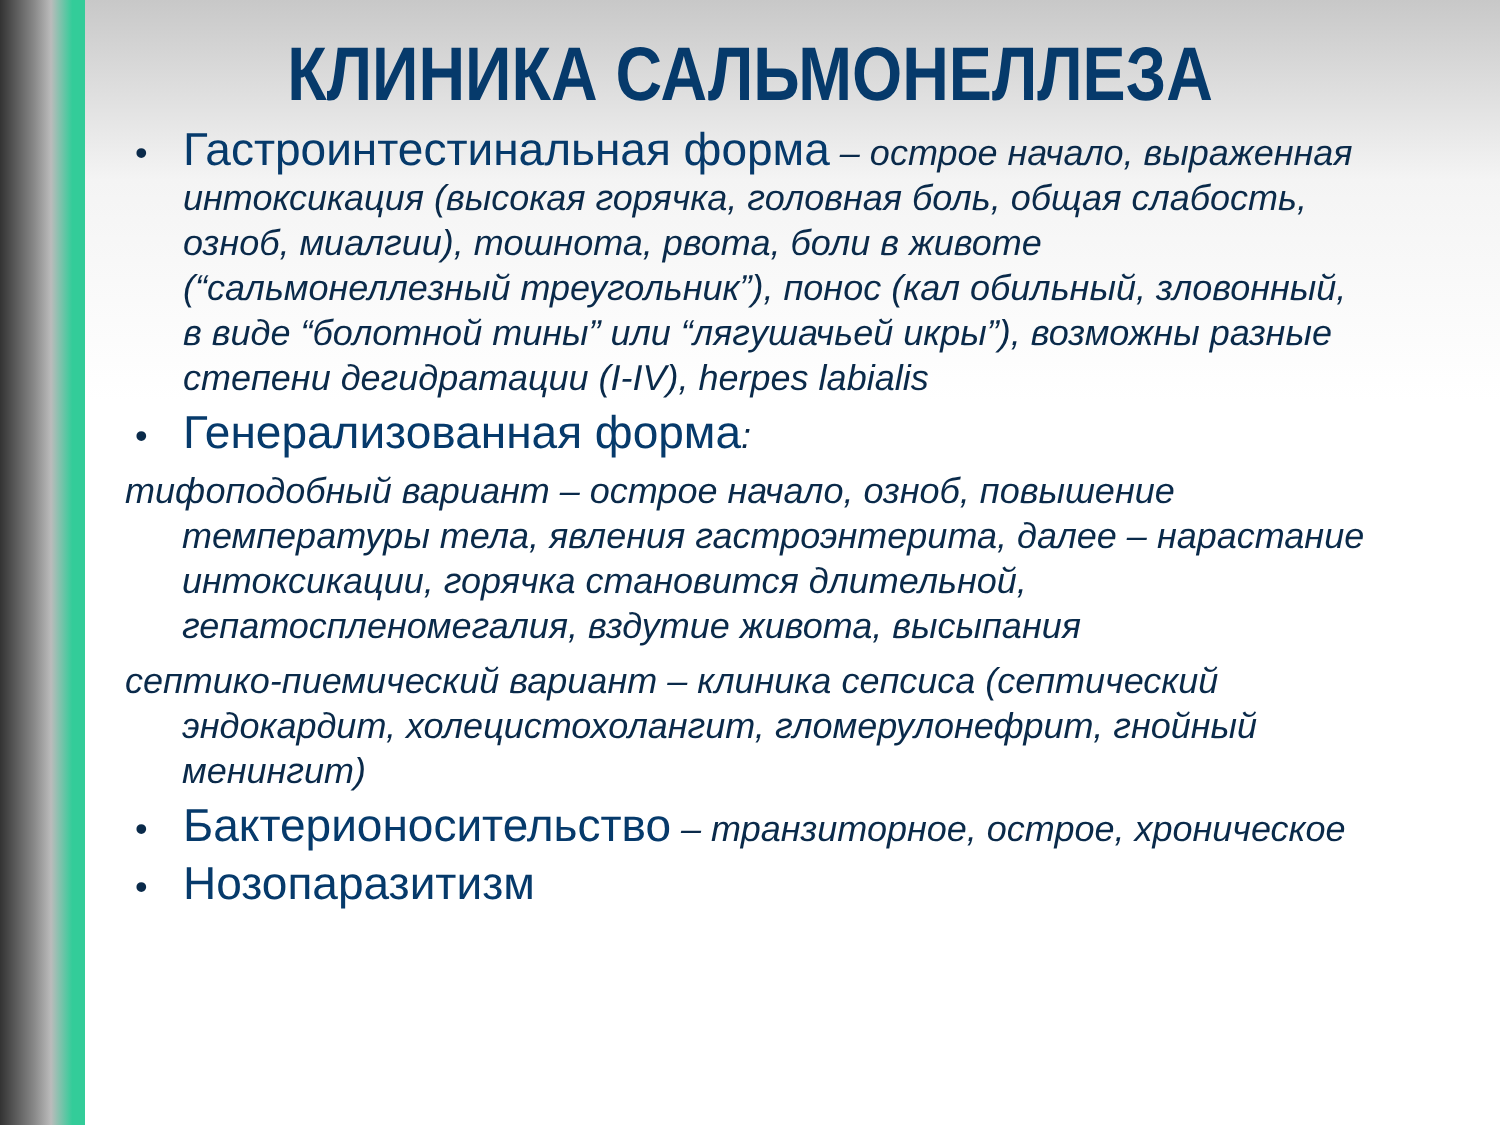КЛИНИКА САЛЬМОНЕЛЛЕЗА
• Гастроинтестинальная форма – острое начало, выраженная интоксикация (высокая горячка, головная боль, общая слабость, озноб, миалгии), тошнота, рвота, боли в животе (“сальмонеллезный треугольник”), понос (кал обильный, зловонный, в виде “болотной тины” или “лягушачьей икры”), возможны разные степени дегидратации (I-IV), herpes labialis
• Генерализованная форма:
тифоподобный вариант – острое начало, озноб, повышение температуры тела, явления гастроэнтерита, далее – нарастание интоксикации, горячка становится длительной, гепатоспленомегалия, вздутие живота, высыпания
септико-пиемический вариант – клиника сепсиса (септический эндокардит, холецистохолангит, гломерулонефрит, гнойный менингит)
• Бактерионосительство – транзиторное, острое, хроническое
• Нозопаразитизм